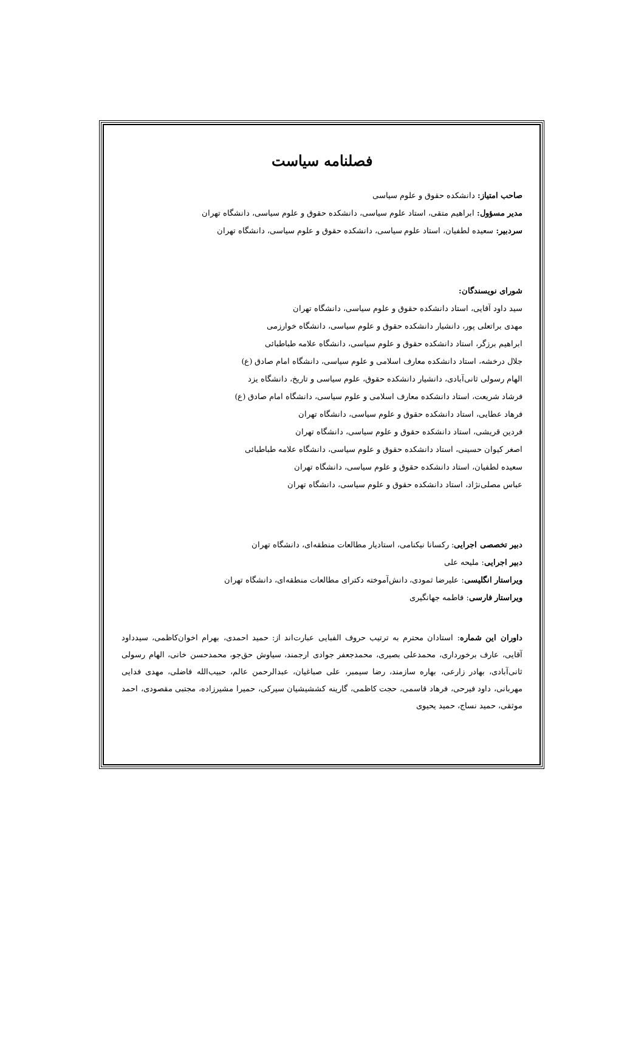فصلنامه سیاست
صاحب امتیاز: دانشکده حقوق و علوم سیاسی
مدیر مسؤول: ابراهیم متقی، استاد علوم سیاسی، دانشکده حقوق و علوم سیاسی، دانشگاه تهران
سردبیر: سعیده لطفیان، استاد علوم سیاسی، دانشکده حقوق و علوم سیاسی، دانشگاه تهران
شورای نویسندگان:
سید داود آقایی، استاد دانشکده حقوق و علوم سیاسی، دانشگاه تهران
مهدی براتعلی پور، دانشیار دانشکده حقوق و علوم سیاسی، دانشگاه خوارزمی
ابراهیم برزگر، استاد دانشکده حقوق و علوم سیاسی، دانشگاه علامه طباطبائی
جلال درخشه، استاد دانشکده معارف اسلامی و علوم سیاسی، دانشگاه امام صادق (ع)
الهام رسولی ثانی‌آبادی، دانشیار دانشکده حقوق، علوم سیاسی و تاریخ، دانشگاه یزد
فرشاد شریعت، استاد دانشکده معارف اسلامی و علوم سیاسی، دانشگاه امام صادق (ع)
فرهاد عطایی، استاد دانشکده حقوق و علوم سیاسی، دانشگاه تهران
فردین قریشی، استاد دانشکده حقوق و علوم سیاسی، دانشگاه تهران
اصغر کیوان حسینی، استاد دانشکده حقوق و علوم سیاسی، دانشگاه علامه طباطبائی
سعیده لطفیان، استاد دانشکده حقوق و علوم سیاسی، دانشگاه تهران
عباس مصلی‌نژاد، استاد دانشکده حقوق و علوم سیاسی، دانشگاه تهران
دبیر تخصصی اجرایی: رکسانا نیکنامی، استادیار مطالعات منطقه‌ای، دانشگاه تهران
دبیر اجرایی: ملیحه علی
ویراستار انگلیسی: علیرضا ثمودی، دانش‌آموخته دکترای مطالعات منطقه‌ای، دانشگاه تهران
ویراستار فارسی: فاطمه جهانگیری
داوران این شماره: استادان محترم به ترتیب حروف الفبایی عبارت‌اند از: حمید احمدی، بهرام اخوان‌کاظمی، سیدداود آقایی، عارف برخورداری، محمدعلی بصیری، محمدجعفر جوادی ارجمند، سیاوش حق‌جو، محمدحسن خانی، الهام رسولی ثانی‌آبادی، بهادر زارعی، بهاره سازمند، رضا سیمبر، علی صباغیان، عبدالرحمن عالم، حبیب‌الله فاضلی، مهدی فدایی مهربانی، داود فیرحی، فرهاد قاسمی، حجت کاظمی، گارینه کششیشیان سیرکی، حمیرا مشیرزاده، مجتبی مقصودی، احمد موثقی، حمید نساج، حمید یحیوی